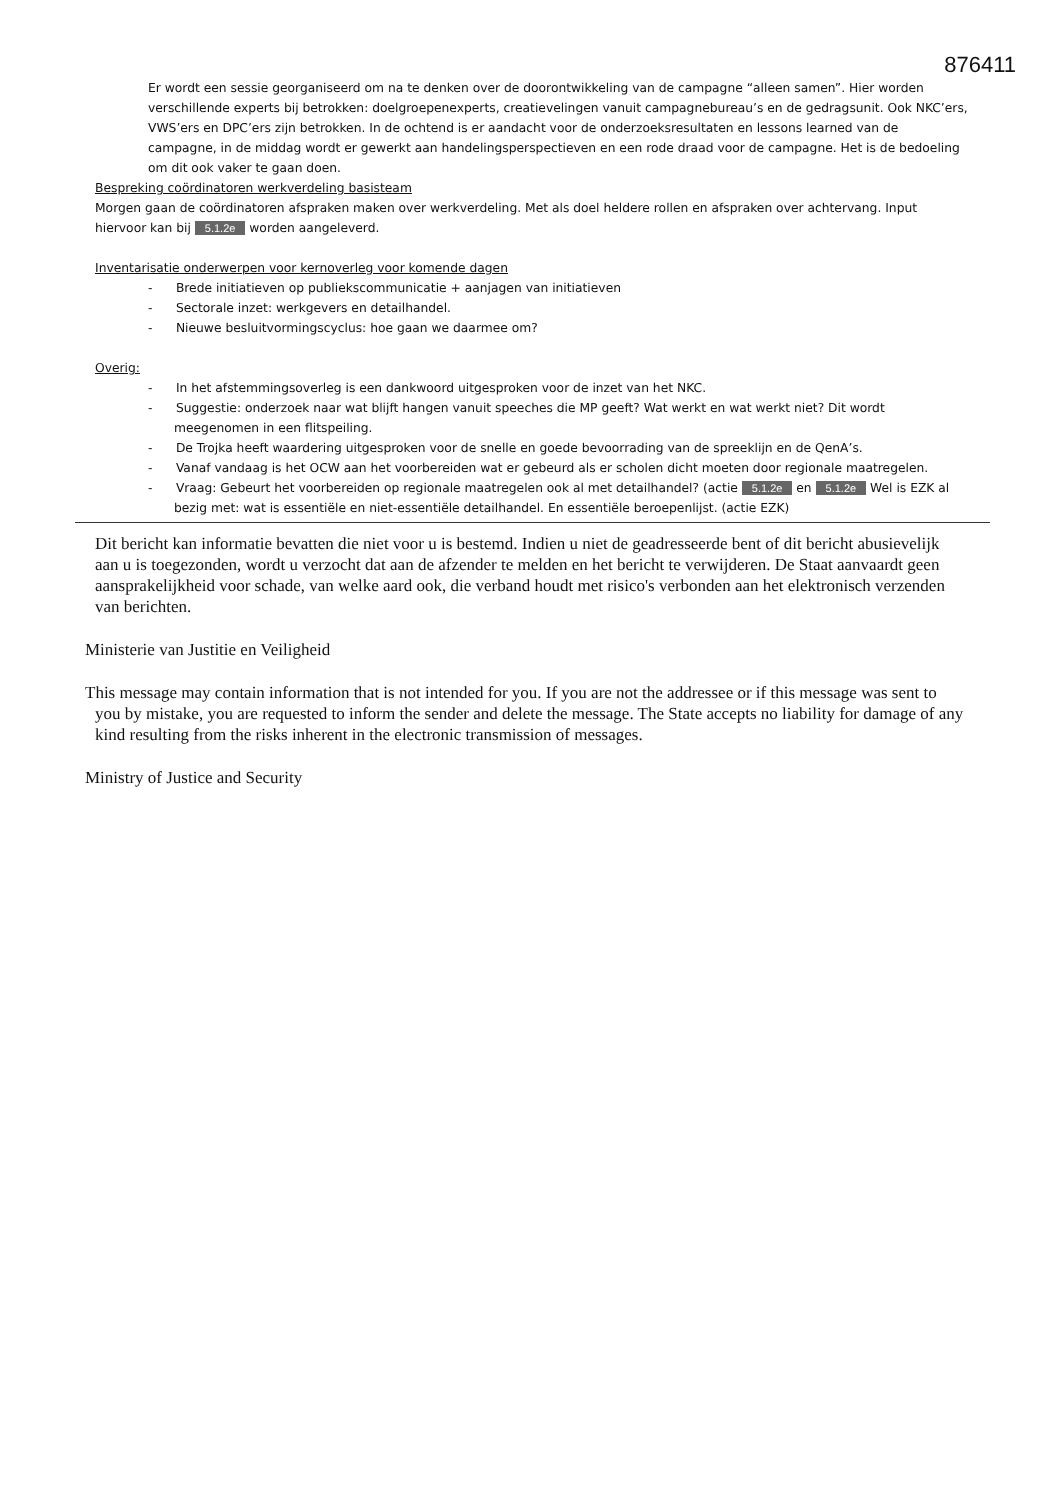876411
Er wordt een sessie georganiseerd om na te denken over de doorontwikkeling van de campagne “alleen samen”. Hier worden verschillende experts bij betrokken: doelgroepenexperts, creatievelingen vanuit campagnebureau’s en de gedragsunit. Ook NKC’ers, VWS’ers en DPC’ers zijn betrokken. In de ochtend is er aandacht voor de onderzoeksresultaten en lessons learned van de campagne, in de middag wordt er gewerkt aan handelingsperspectieven en een rode draad voor de campagne. Het is de bedoeling om dit ook vaker te gaan doen.
Bespreking coördinatoren werkverdeling basisteam
Morgen gaan de coördinatoren afspraken maken over werkverdeling. Met als doel heldere rollen en afspraken over achtervang. Input hiervoor kan bij 5.1.2e worden aangeleverd.
Inventarisatie onderwerpen voor kernoverleg voor komende dagen
- Brede initiatieven op publiekscommunicatie + aanjagen van initiatieven
- Sectorale inzet: werkgevers en detailhandel.
- Nieuwe besluitvormingscyclus: hoe gaan we daarmee om?
Overig:
- In het afstemmingsoverleg is een dankwoord uitgesproken voor de inzet van het NKC.
- Suggestie: onderzoek naar wat blijft hangen vanuit speeches die MP geeft? Wat werkt en wat werkt niet? Dit wordt meegenomen in een flitspeiling.
- De Trojka heeft waardering uitgesproken voor de snelle en goede bevoorrading van de spreeklijn en de QenA’s.
- Vanaf vandaag is het OCW aan het voorbereiden wat er gebeurd als er scholen dicht moeten door regionale maatregelen.
- Vraag: Gebeurt het voorbereiden op regionale maatregelen ook al met detailhandel? (actie 5.1.2e en 5.1.2e Wel is EZK al bezig met: wat is essentiële en niet-essentiële detailhandel. En essentiële beroepenlijst. (actie EZK)
Dit bericht kan informatie bevatten die niet voor u is bestemd. Indien u niet de geadresseerde bent of dit bericht abusievelijk aan u is toegezonden, wordt u verzocht dat aan de afzender te melden en het bericht te verwijderen. De Staat aanvaardt geen aansprakelijkheid voor schade, van welke aard ook, die verband houdt met risico's verbonden aan het elektronisch verzenden van berichten.
Ministerie van Justitie en Veiligheid
This message may contain information that is not intended for you. If you are not the addressee or if this message was sent to you by mistake, you are requested to inform the sender and delete the message. The State accepts no liability for damage of any kind resulting from the risks inherent in the electronic transmission of messages.
Ministry of Justice and Security